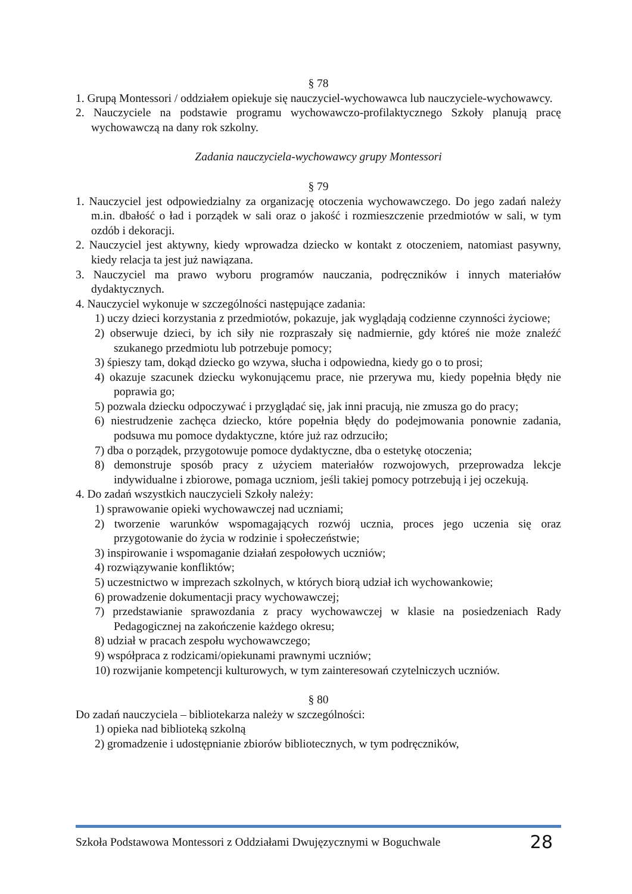§ 78
1. Grupą Montessori / oddziałem opiekuje się nauczyciel-wychowawca lub nauczyciele-wychowawcy.
2. Nauczyciele na podstawie programu wychowawczo-profilaktycznego Szkoły planują pracę wychowawczą na dany rok szkolny.
Zadania nauczyciela-wychowawcy grupy Montessori
§ 79
1. Nauczyciel jest odpowiedzialny za organizację otoczenia wychowawczego. Do jego zadań należy m.in. dbałość o ład i porządek w sali oraz o jakość i rozmieszczenie przedmiotów w sali, w tym ozdób i dekoracji.
2. Nauczyciel jest aktywny, kiedy wprowadza dziecko w kontakt z otoczeniem, natomiast pasywny, kiedy relacja ta jest już nawiązana.
3. Nauczyciel ma prawo wyboru programów nauczania, podręczników i innych materiałów dydaktycznych.
4. Nauczyciel wykonuje w szczególności następujące zadania:
1) uczy dzieci korzystania z przedmiotów, pokazuje, jak wyglądają codzienne czynności życiowe;
2) obserwuje dzieci, by ich siły nie rozpraszały się nadmiernie, gdy któreś nie może znaleźć szukanego przedmiotu lub potrzebuje pomocy;
3) śpieszy tam, dokąd dziecko go wzywa, słucha i odpowiedna, kiedy go o to prosi;
4) okazuje szacunek dziecku wykonującemu prace, nie przerywa mu, kiedy popełnia błędy nie poprawia go;
5) pozwala dziecku odpoczywać i przyglądać się, jak inni pracują, nie zmusza go do pracy;
6) niestrudzenie zachęca dziecko, które popełnia błędy do podejmowania ponownie zadania, podsuwa mu pomoce dydaktyczne, które już raz odrzuciło;
7) dba o porządek, przygotowuje pomoce dydaktyczne, dba o estetykę otoczenia;
8) demonstruje sposób pracy z użyciem materiałów rozwojowych, przeprowadza lekcje indywidualne i zbiorowe, pomaga uczniom, jeśli takiej pomocy potrzebują i jej oczekują.
4. Do zadań wszystkich nauczycieli Szkoły należy:
1) sprawowanie opieki wychowawczej nad uczniami;
2) tworzenie warunków wspomagających rozwój ucznia, proces jego uczenia się oraz przygotowanie do życia w rodzinie i społeczeństwie;
3) inspirowanie i wspomaganie działań zespołowych uczniów;
4) rozwiązywanie konfliktów;
5) uczestnictwo w imprezach szkolnych, w których biorą udział ich wychowankowie;
6) prowadzenie dokumentacji pracy wychowawczej;
7) przedstawianie sprawozdania z pracy wychowawczej w klasie na posiedzeniach Rady Pedagogicznej na zakończenie każdego okresu;
8) udział w pracach zespołu wychowawczego;
9) współpraca z rodzicami/opiekunami prawnymi uczniów;
10) rozwijanie kompetencji kulturowych, w tym zainteresowań czytelniczych uczniów.
§ 80
Do zadań nauczyciela – bibliotekarza należy w szczególności:
1) opieka nad biblioteką szkolną
2) gromadzenie i udostępnianie zbiorów bibliotecznych, w tym podręczników,
Szkoła Podstawowa Montessori z Oddziałami Dwujęzycznymi w Boguchwale 28